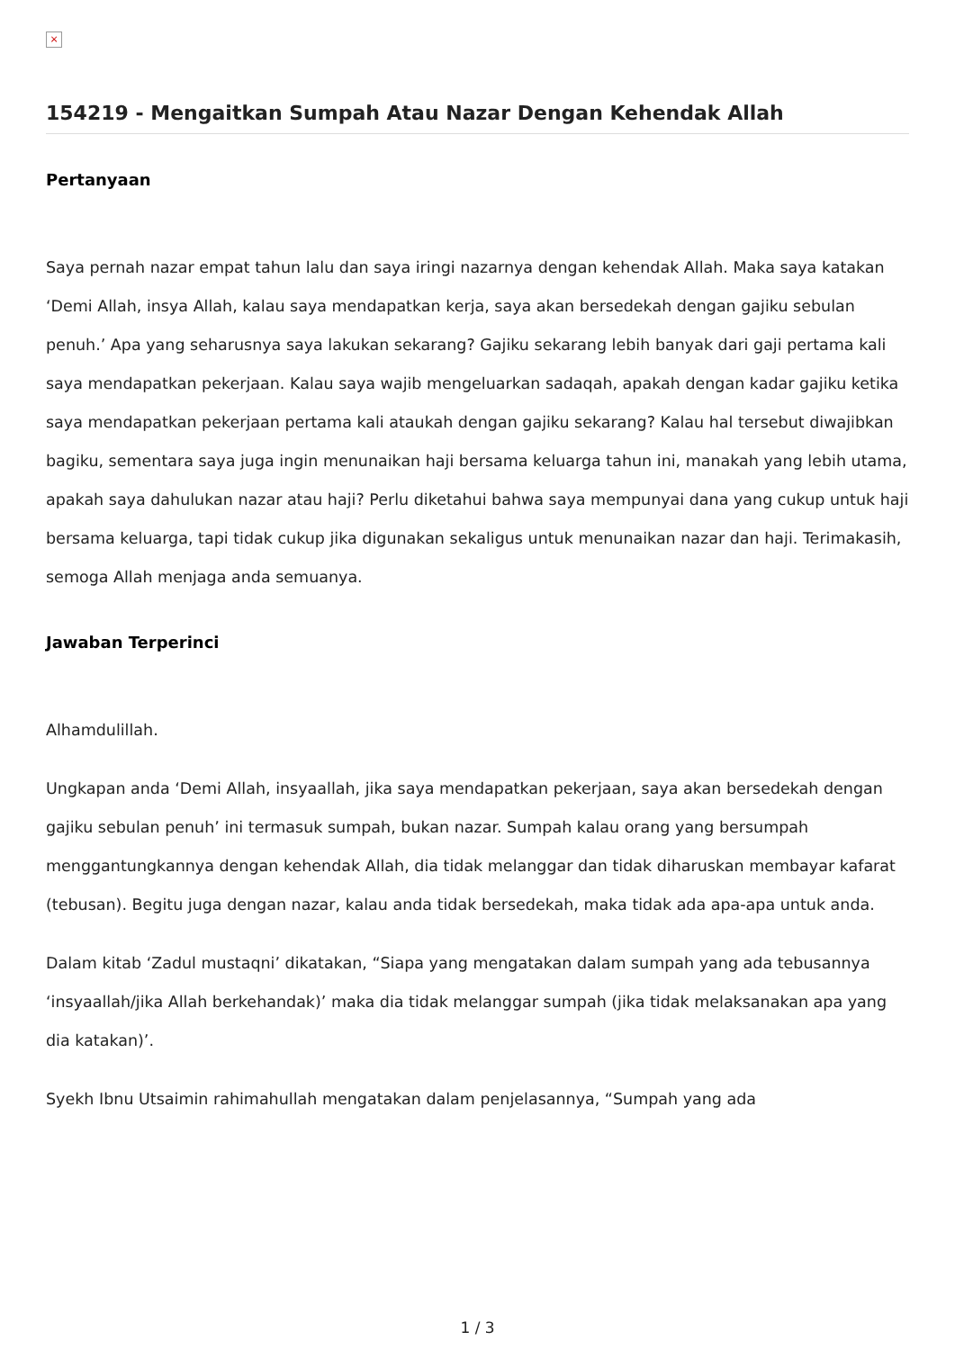×
154219 - Mengaitkan Sumpah Atau Nazar Dengan Kehendak Allah
Pertanyaan
Saya pernah nazar empat tahun lalu dan saya iringi nazarnya dengan kehendak Allah. Maka saya katakan ‘Demi Allah, insya Allah, kalau saya mendapatkan kerja, saya akan bersedekah dengan gajiku sebulan penuh.’ Apa yang seharusnya saya lakukan sekarang? Gajiku sekarang lebih banyak dari gaji pertama kali saya mendapatkan pekerjaan. Kalau saya wajib mengeluarkan sadaqah, apakah dengan kadar gajiku ketika saya mendapatkan pekerjaan pertama kali ataukah dengan gajiku sekarang? Kalau hal tersebut diwajibkan bagiku, sementara saya juga ingin menunaikan haji bersama keluarga tahun ini, manakah yang lebih utama, apakah saya dahulukan nazar atau haji? Perlu diketahui bahwa saya mempunyai dana yang cukup untuk haji bersama keluarga, tapi tidak cukup jika digunakan sekaligus untuk menunaikan nazar dan haji. Terimakasih, semoga Allah menjaga anda semuanya.
Jawaban Terperinci
Alhamdulillah.
Ungkapan anda ‘Demi Allah, insyaallah, jika saya mendapatkan pekerjaan, saya akan bersedekah dengan gajiku sebulan penuh’ ini termasuk sumpah, bukan nazar. Sumpah kalau orang yang bersumpah menggantungkannya dengan kehendak Allah, dia tidak melanggar dan tidak diharuskan membayar kafarat (tebusan). Begitu juga dengan nazar, kalau anda tidak bersedekah, maka tidak ada apa-apa untuk anda.
Dalam kitab ‘Zadul mustaqni’ dikatakan, “Siapa yang mengatakan dalam sumpah yang ada tebusannya ‘insyaallah/jika Allah berkehandak)’ maka dia tidak melanggar sumpah (jika tidak melaksanakan apa yang dia katakan)’.
Syekh Ibnu Utsaimin rahimahullah mengatakan dalam penjelasannya, “Sumpah yang ada
1 / 3